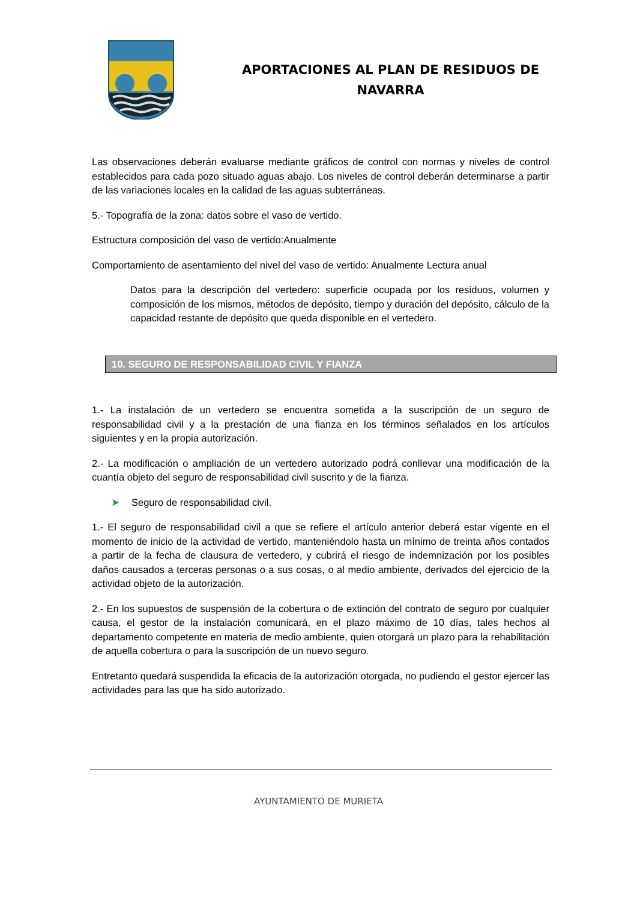APORTACIONES AL PLAN DE RESIDUOS DE NAVARRA
Las observaciones deberán evaluarse mediante gráficos de control con normas y niveles de control establecidos para cada pozo situado aguas abajo. Los niveles de control deberán determinarse a partir de las variaciones locales en la calidad de las aguas subterráneas.
5.- Topografía de la zona: datos sobre el vaso de vertido.
Estructura composición del vaso de vertido:Anualmente
Comportamiento de asentamiento del nivel del vaso de vertido: Anualmente Lectura anual
Datos para la descripción del vertedero: superficie ocupada por los residuos, volumen y composición de los mismos, métodos de depósito, tiempo y duración del depósito, cálculo de la capacidad restante de depósito que queda disponible en el vertedero.
10. SEGURO DE RESPONSABILIDAD CIVIL Y FIANZA
1.- La instalación de un vertedero se encuentra sometida a la suscripción de un seguro de responsabilidad civil y a la prestación de una fianza en los términos señalados en los artículos siguientes y en la propia autorización.
2.- La modificación o ampliación de un vertedero autorizado podrá conllevar una modificación de la cuantía objeto del seguro de responsabilidad civil suscrito y de la fianza.
➤ Seguro de responsabilidad civil.
1.- El seguro de responsabilidad civil a que se refiere el artículo anterior deberá estar vigente en el momento de inicio de la actividad de vertido, manteniéndolo hasta un mínimo de treinta años contados a partir de la fecha de clausura de vertedero, y cubrirá el riesgo de indemnización por los posibles daños causados a terceras personas o a sus cosas, o al medio ambiente, derivados del ejercicio de la actividad objeto de la autorización.
2.- En los supuestos de suspensión de la cobertura o de extinción del contrato de seguro por cualquier causa, el gestor de la instalación comunicará, en el plazo máximo de 10 días, tales hechos al departamento competente en materia de medio ambiente, quien otorgará un plazo para la rehabilitación de aquella cobertura o para la suscripción de un nuevo seguro.
Entretanto quedará suspendida la eficacia de la autorización otorgada, no pudiendo el gestor ejercer las actividades para las que ha sido autorizado.
AYUNTAMIENTO DE MURIETA